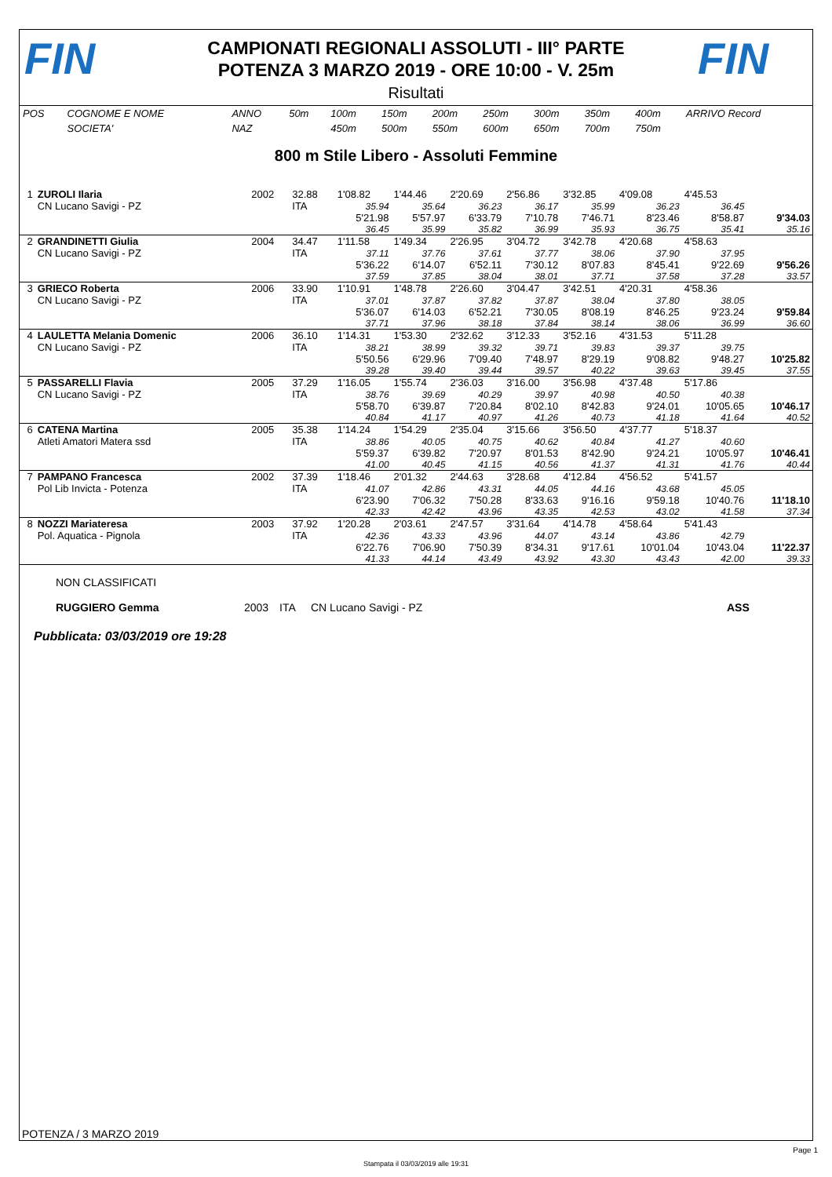FIN
CAMPIONATI REGIONALI ASSOLUTI - III° PARTE
POTENZA 3 MARZO 2019 - ORE 10:00 - V. 25m
FIN
Risultati
| POS | COGNOME E NOME | ANNO | 50m | 100m | 150m | 200m | 250m | 300m | 350m | 400m | ARRIVO Record |
| | SOCIETA' | NAZ | | 450m | 500m | 550m | 600m | 650m | 700m | 750m | |
800 m Stile Libero - Assoluti Femmine
| 1 | ZUROLI Ilaria | 2002 | 32.88 | 1'08.82 | 1'44.46 | 2'20.69 | 2'56.86 | 3'32.85 | 4'09.08 | 4'45.53 | |
| | CN Lucano Savigi - PZ | | ITA | 35.94 | 35.64 | 36.23 | 36.17 | 35.99 | 36.23 | 36.45 | |
| | | | | 5'21.98 | 5'57.97 | 6'33.79 | 7'10.78 | 7'46.71 | 8'23.46 | 8'58.87 | 9'34.03 |
| | | | | 36.45 | 35.99 | 35.82 | 36.99 | 35.93 | 36.75 | 35.41 | 35.16 |
| 2 | GRANDINETTI Giulia | 2004 | 34.47 | 1'11.58 | 1'49.34 | 2'26.95 | 3'04.72 | 3'42.78 | 4'20.68 | 4'58.63 | |
| | CN Lucano Savigi - PZ | | ITA | 37.11 | 37.76 | 37.61 | 37.77 | 38.06 | 37.90 | 37.95 | |
| | | | | 5'36.22 | 6'14.07 | 6'52.11 | 7'30.12 | 8'07.83 | 8'45.41 | 9'22.69 | 9'56.26 |
| | | | | 37.59 | 37.85 | 38.04 | 38.01 | 37.71 | 37.58 | 37.28 | 33.57 |
| 3 | GRIECO Roberta | 2006 | 33.90 | 1'10.91 | 1'48.78 | 2'26.60 | 3'04.47 | 3'42.51 | 4'20.31 | 4'58.36 | |
| | CN Lucano Savigi - PZ | | ITA | 37.01 | 37.87 | 37.82 | 37.87 | 38.04 | 37.80 | 38.05 | |
| | | | | 5'36.07 | 6'14.03 | 6'52.21 | 7'30.05 | 8'08.19 | 8'46.25 | 9'23.24 | 9'59.84 |
| | | | | 37.71 | 37.96 | 38.18 | 37.84 | 38.14 | 38.06 | 36.99 | 36.60 |
| 4 | LAULETTA Melania Domenic | 2006 | 36.10 | 1'14.31 | 1'53.30 | 2'32.62 | 3'12.33 | 3'52.16 | 4'31.53 | 5'11.28 | |
| | CN Lucano Savigi - PZ | | ITA | 38.21 | 38.99 | 39.32 | 39.71 | 39.83 | 39.37 | 39.75 | |
| | | | | 5'50.56 | 6'29.96 | 7'09.40 | 7'48.97 | 8'29.19 | 9'08.82 | 9'48.27 | 10'25.82 |
| | | | | 39.28 | 39.40 | 39.44 | 39.57 | 40.22 | 39.63 | 39.45 | 37.55 |
| 5 | PASSARELLI Flavia | 2005 | 37.29 | 1'16.05 | 1'55.74 | 2'36.03 | 3'16.00 | 3'56.98 | 4'37.48 | 5'17.86 | |
| | CN Lucano Savigi - PZ | | ITA | 38.76 | 39.69 | 40.29 | 39.97 | 40.98 | 40.50 | 40.38 | |
| | | | | 5'58.70 | 6'39.87 | 7'20.84 | 8'02.10 | 8'42.83 | 9'24.01 | 10'05.65 | 10'46.17 |
| | | | | 40.84 | 41.17 | 40.97 | 41.26 | 40.73 | 41.18 | 41.64 | 40.52 |
| 6 | CATENA Martina | 2005 | 35.38 | 1'14.24 | 1'54.29 | 2'35.04 | 3'15.66 | 3'56.50 | 4'37.77 | 5'18.37 | |
| | Atleti Amatori Matera ssd | | ITA | 38.86 | 40.05 | 40.75 | 40.62 | 40.84 | 41.27 | 40.60 | |
| | | | | 5'59.37 | 6'39.82 | 7'20.97 | 8'01.53 | 8'42.90 | 9'24.21 | 10'05.97 | 10'46.41 |
| | | | | 41.00 | 40.45 | 41.15 | 40.56 | 41.37 | 41.31 | 41.76 | 40.44 |
| 7 | PAMPANO Francesca | 2002 | 37.39 | 1'18.46 | 2'01.32 | 2'44.63 | 3'28.68 | 4'12.84 | 4'56.52 | 5'41.57 | |
| | Pol Lib Invicta - Potenza | | ITA | 41.07 | 42.86 | 43.31 | 44.05 | 44.16 | 43.68 | 45.05 | |
| | | | | 6'23.90 | 7'06.32 | 7'50.28 | 8'33.63 | 9'16.16 | 9'59.18 | 10'40.76 | 11'18.10 |
| | | | | 42.33 | 42.42 | 43.96 | 43.35 | 42.53 | 43.02 | 41.58 | 37.34 |
| 8 | NOZZI Mariateresa | 2003 | 37.92 | 1'20.28 | 2'03.61 | 2'47.57 | 3'31.64 | 4'14.78 | 4'58.64 | 5'41.43 | |
| | Pol. Aquatica - Pignola | | ITA | 42.36 | 43.33 | 43.96 | 44.07 | 43.14 | 43.86 | 42.79 | |
| | | | | 6'22.76 | 7'06.90 | 7'50.39 | 8'34.31 | 9'17.61 | 10'01.04 | 10'43.04 | 11'22.37 |
| | | | | 41.33 | 44.14 | 43.49 | 43.92 | 43.30 | 43.43 | 42.00 | 39.33 |
NON CLASSIFICATI
RUGGIERO Gemma 2003 ITA CN Lucano Savigi - PZ ASS
Pubblicata: 03/03/2019 ore 19:28
POTENZA / 3 MARZO 2019
Page 1
Stampata il 03/03/2019 alle 19:31